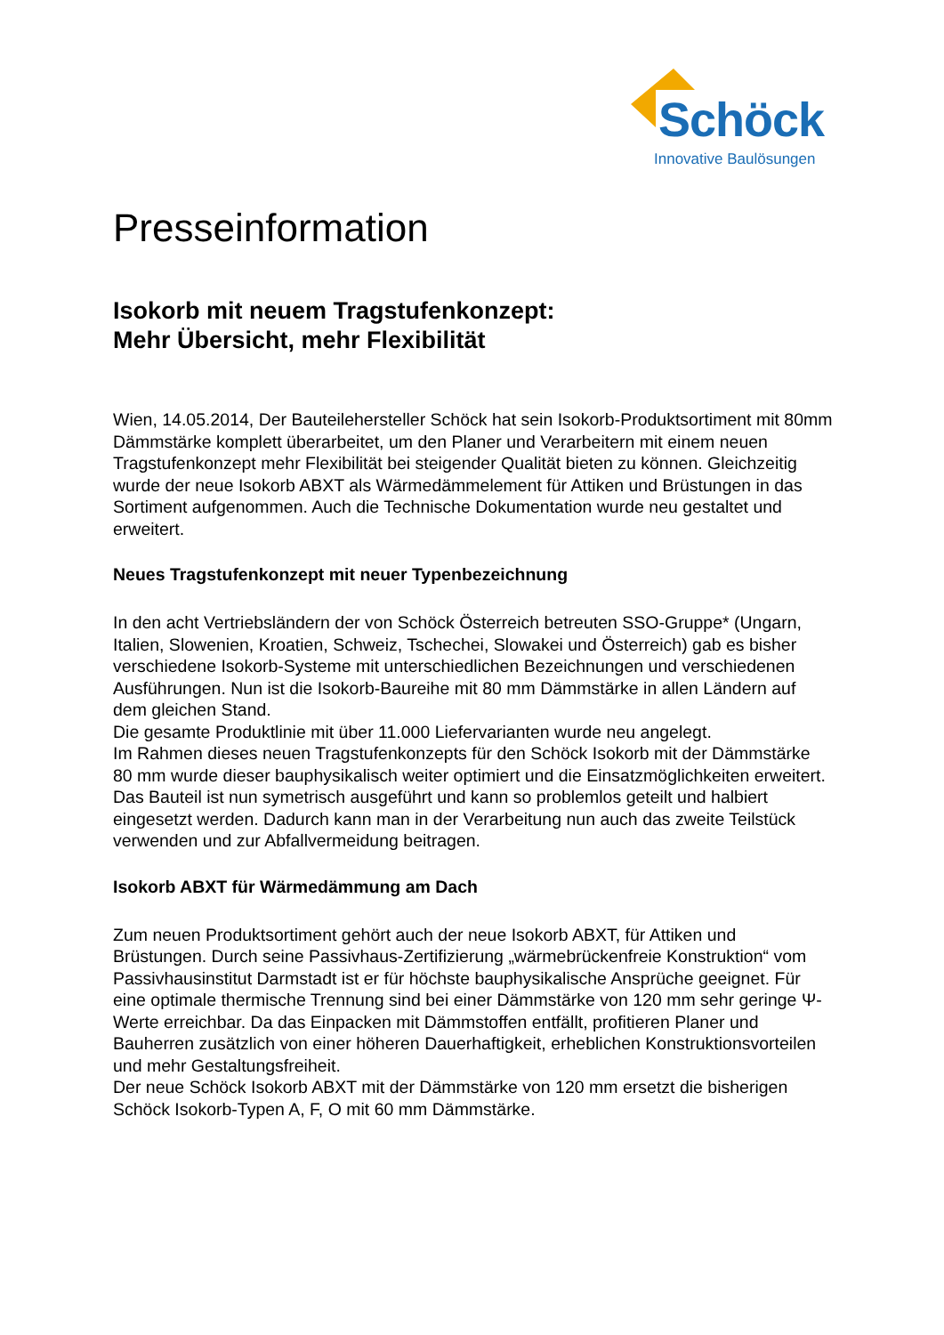Schöck
Innovative Baulösungen
Presseinformation
Isokorb mit neuem Tragstufenkonzept:
Mehr Übersicht, mehr Flexibilität
Wien, 14.05.2014, Der Bauteilehersteller Schöck hat sein Isokorb-Produktsortiment mit 80mm Dämmstärke komplett überarbeitet, um den Planer und Verarbeitern mit einem neuen Tragstufenkonzept mehr Flexibilität bei steigender Qualität bieten zu können. Gleichzeitig wurde der neue Isokorb ABXT als Wärmedämmelement für Attiken und Brüstungen in das Sortiment aufgenommen. Auch die Technische Dokumentation wurde neu gestaltet und erweitert.
Neues Tragstufenkonzept mit neuer Typenbezeichnung
In den acht Vertriebsländern der von Schöck Österreich betreuten SSO-Gruppe* (Ungarn, Italien, Slowenien, Kroatien, Schweiz, Tschechei, Slowakei und Österreich) gab es bisher verschiedene Isokorb-Systeme mit unterschiedlichen Bezeichnungen und verschiedenen Ausführungen. Nun ist die Isokorb-Baureihe mit 80 mm Dämmstärke in allen Ländern auf dem gleichen Stand.
Die gesamte Produktlinie mit über 11.000 Liefervarianten wurde neu angelegt.
Im Rahmen dieses neuen Tragstufenkonzepts für den Schöck Isokorb mit der Dämmstärke 80 mm wurde dieser bauphysikalisch weiter optimiert und die Einsatzmöglichkeiten erweitert. Das Bauteil ist nun symetrisch ausgeführt und kann so problemlos geteilt und halbiert eingesetzt werden. Dadurch kann man in der Verarbeitung nun auch das zweite Teilstück verwenden und zur Abfallvermeidung beitragen.
Isokorb ABXT für Wärmedämmung am Dach
Zum neuen Produktsortiment gehört auch der neue Isokorb ABXT, für Attiken und Brüstungen. Durch seine Passivhaus-Zertifizierung „wärmebrückenfreie Konstruktion“ vom Passivhausinstitut Darmstadt ist er für höchste bauphysikalische Ansprüche geeignet. Für eine optimale thermische Trennung sind bei einer Dämmstärke von 120 mm sehr geringe Ψ-Werte erreichbar. Da das Einpacken mit Dämmstoffen entfällt, profitieren Planer und Bauherren zusätzlich von einer höheren Dauerhaftigkeit, erheblichen Konstruktionsvorteilen und mehr Gestaltungsfreiheit.
Der neue Schöck Isokorb ABXT mit der Dämmstärke von 120 mm ersetzt die bisherigen Schöck Isokorb-Typen A, F, O mit 60 mm Dämmstärke.